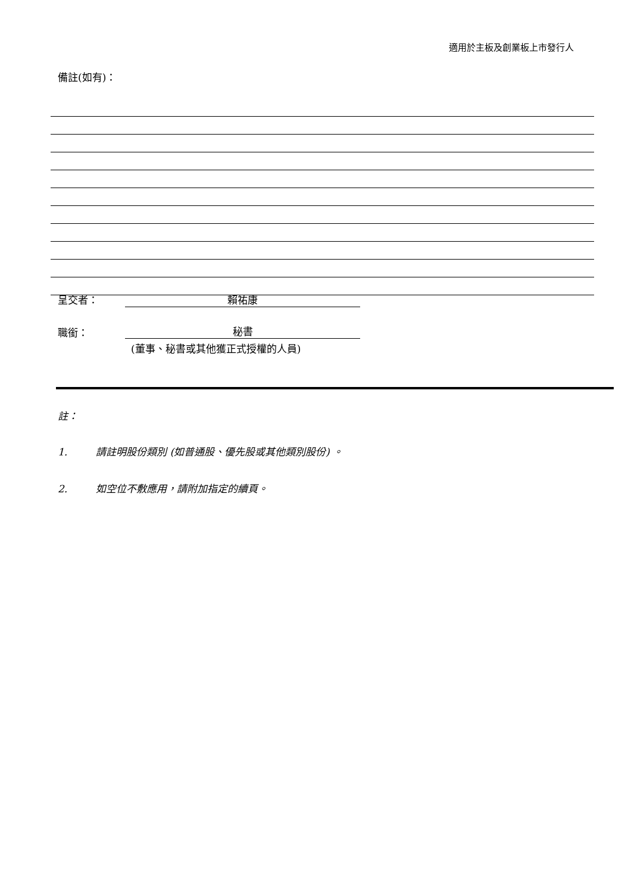適用於主板及創業板上市發行人
備註(如有)：
呈交者： 賴祐康
職銜： 秘書
(董事、秘書或其他獲正式授權的人員)
註：
1. 請註明股份類別 (如普通股、優先股或其他類別股份) 。
2. 如空位不敷應用，請附加指定的續頁。